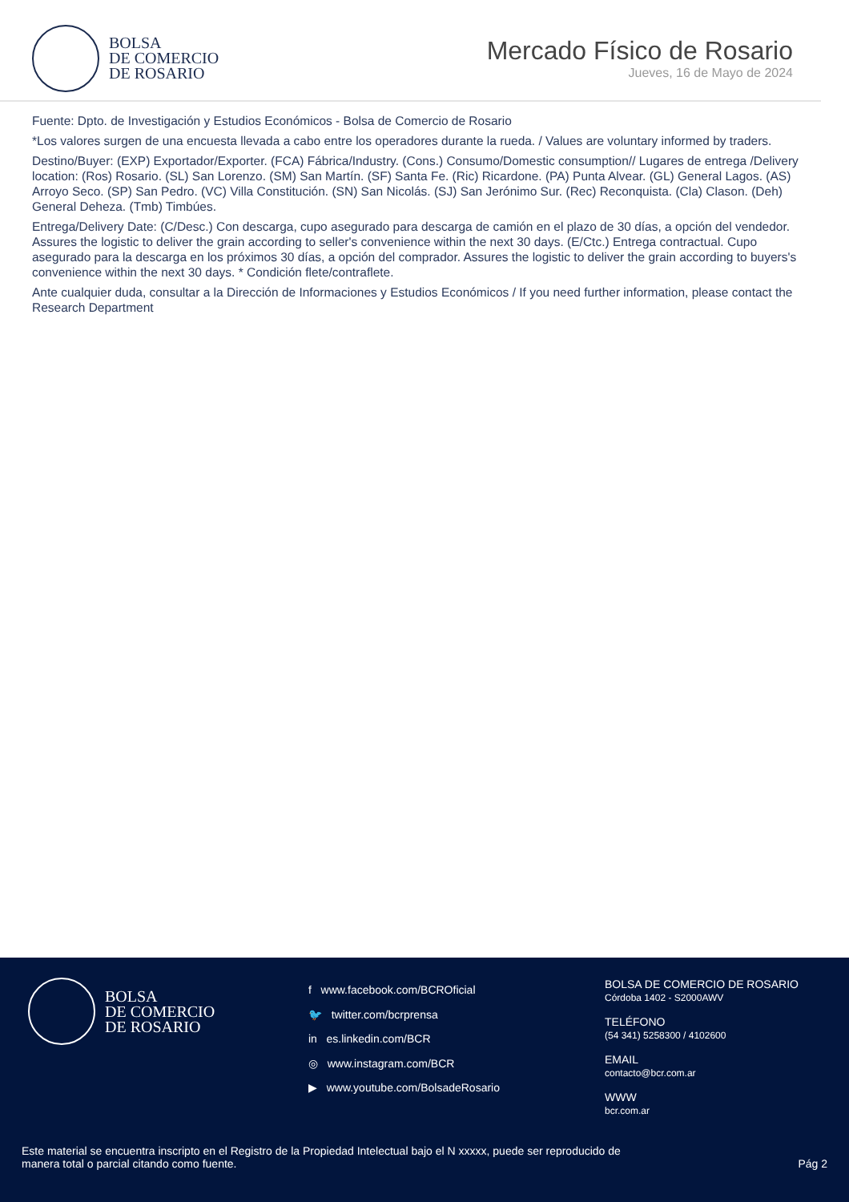BOLSA
DE COMERCIO
DE ROSARIO
Mercado Físico de Rosario
Jueves, 16 de Mayo de 2024
Fuente: Dpto. de Investigación y Estudios Económicos - Bolsa de Comercio de Rosario
*Los valores surgen de una encuesta llevada a cabo entre los operadores durante la rueda. / Values are voluntary informed by traders.
Destino/Buyer: (EXP) Exportador/Exporter. (FCA) Fábrica/Industry. (Cons.) Consumo/Domestic consumption// Lugares de entrega /Delivery location: (Ros) Rosario. (SL) San Lorenzo. (SM) San Martín. (SF) Santa Fe. (Ric) Ricardone. (PA) Punta Alvear. (GL) General Lagos. (AS) Arroyo Seco. (SP) San Pedro. (VC) Villa Constitución. (SN) San Nicolás. (SJ) San Jerónimo Sur. (Rec) Reconquista. (Cla) Clason. (Deh) General Deheza. (Tmb) Timbúes.
Entrega/Delivery Date: (C/Desc.) Con descarga, cupo asegurado para descarga de camión en el plazo de 30 días, a opción del vendedor. Assures the logistic to deliver the grain according to seller's convenience within the next 30 days. (E/Ctc.) Entrega contractual. Cupo asegurado para la descarga en los próximos 30 días, a opción del comprador. Assures the logistic to deliver the grain according to buyers's convenience within the next 30 days. * Condición flete/contraflete.
Ante cualquier duda, consultar a la Dirección de Informaciones y Estudios Económicos / If you need further information, please contact the Research Department
BOLSA
DE COMERCIO
DE ROSARIO
f www.facebook.com/BCROficial
🐦 twitter.com/bcrprensa
in es.linkedin.com/BCR
◎ www.instagram.com/BCR
▶ www.youtube.com/BolsadeRosario
BOLSA DE COMERCIO DE ROSARIO
Córdoba 1402 - S2000AWV
TELÉFONO
(54 341) 5258300 / 4102600
EMAIL
contacto@bcr.com.ar
WWW
bcr.com.ar
Este material se encuentra inscripto en el Registro de la Propiedad Intelectual bajo el N xxxxx, puede ser reproducido de
manera total o parcial citando como fuente.
Pág 2